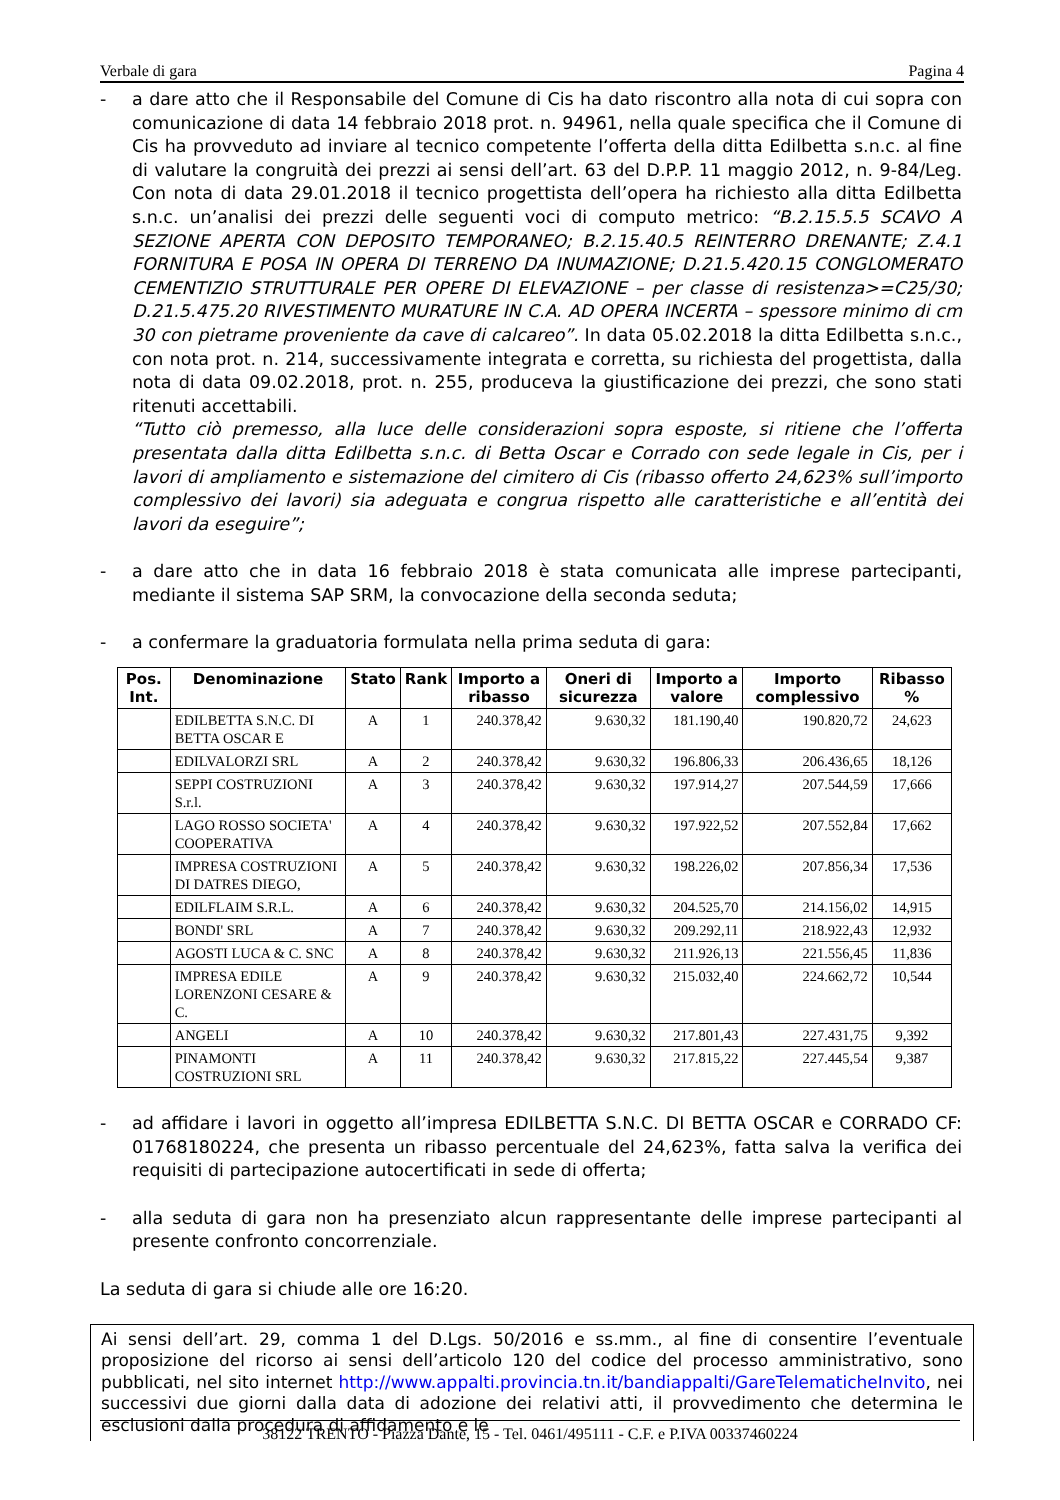Verbale di gara Pagina 4
- a dare atto che il Responsabile del Comune di Cis ha dato riscontro alla nota di cui sopra con comunicazione di data 14 febbraio 2018 prot. n. 94961, nella quale specifica che il Comune di Cis ha provveduto ad inviare al tecnico competente l’offerta della ditta Edilbetta s.n.c. al fine di valutare la congruità dei prezzi ai sensi dell’art. 63 del D.P.P. 11 maggio 2012, n. 9-84/Leg. Con nota di data 29.01.2018 il tecnico progettista dell’opera ha richiesto alla ditta Edilbetta s.n.c. un’analisi dei prezzi delle seguenti voci di computo metrico: “B.2.15.5.5 SCAVO A SEZIONE APERTA CON DEPOSITO TEMPORANEO; B.2.15.40.5 REINTERRO DRENANTE; Z.4.1 FORNITURA E POSA IN OPERA DI TERRENO DA INUMAZIONE; D.21.5.420.15 CONGLOMERATO CEMENTIZIO STRUTTURALE PER OPERE DI ELEVAZIONE – per classe di resistenza>=C25/30; D.21.5.475.20 RIVESTIMENTO MURATURE IN C.A. AD OPERA INCERTA – spessore minimo di cm 30 con pietrame proveniente da cave di calcareo”. In data 05.02.2018 la ditta Edilbetta s.n.c., con nota prot. n. 214, successivamente integrata e corretta, su richiesta del progettista, dalla nota di data 09.02.2018, prot. n. 255, produceva la giustificazione dei prezzi, che sono stati ritenuti accettabili.
“Tutto ciò premesso, alla luce delle considerazioni sopra esposte, si ritiene che l’offerta presentata dalla ditta Edilbetta s.n.c. di Betta Oscar e Corrado con sede legale in Cis, per i lavori di ampliamento e sistemazione del cimitero di Cis (ribasso offerto 24,623% sull’importo complessivo dei lavori) sia adeguata e congrua rispetto alle caratteristiche e all’entità dei lavori da eseguire”;
- a dare atto che in data 16 febbraio 2018 è stata comunicata alle imprese partecipanti, mediante il sistema SAP SRM, la convocazione della seconda seduta;
- a confermare la graduatoria formulata nella prima seduta di gara:
| Pos. Int. | Denominazione | Stato | Rank | Importo a ribasso | Oneri di sicurezza | Importo a valore | Importo complessivo | Ribasso % |
| --- | --- | --- | --- | --- | --- | --- | --- | --- |
| | EDILBETTA S.N.C. DI BETTA OSCAR E | A | 1 | 240.378,42 | 9.630,32 | 181.190,40 | 190.820,72 | 24,623 |
| | EDILVALORZI SRL | A | 2 | 240.378,42 | 9.630,32 | 196.806,33 | 206.436,65 | 18,126 |
| | SEPPI COSTRUZIONI S.r.l. | A | 3 | 240.378,42 | 9.630,32 | 197.914,27 | 207.544,59 | 17,666 |
| | LAGO ROSSO SOCIETA' COOPERATIVA | A | 4 | 240.378,42 | 9.630,32 | 197.922,52 | 207.552,84 | 17,662 |
| | IMPRESA COSTRUZIONI DI DATRES DIEGO, | A | 5 | 240.378,42 | 9.630,32 | 198.226,02 | 207.856,34 | 17,536 |
| | EDILFLAIM S.R.L. | A | 6 | 240.378,42 | 9.630,32 | 204.525,70 | 214.156,02 | 14,915 |
| | BONDI' SRL | A | 7 | 240.378,42 | 9.630,32 | 209.292,11 | 218.922,43 | 12,932 |
| | AGOSTI LUCA & C. SNC | A | 8 | 240.378,42 | 9.630,32 | 211.926,13 | 221.556,45 | 11,836 |
| | IMPRESA EDILE LORENZONI CESARE & C. | A | 9 | 240.378,42 | 9.630,32 | 215.032,40 | 224.662,72 | 10,544 |
| | ANGELI | A | 10 | 240.378,42 | 9.630,32 | 217.801,43 | 227.431,75 | 9,392 |
| | PINAMONTI COSTRUZIONI SRL | A | 11 | 240.378,42 | 9.630,32 | 217.815,22 | 227.445,54 | 9,387 |
- ad affidare i lavori in oggetto all’impresa EDILBETTA S.N.C. DI BETTA OSCAR e CORRADO CF: 01768180224, che presenta un ribasso percentuale del 24,623%, fatta salva la verifica dei requisiti di partecipazione autocertificati in sede di offerta;
- alla seduta di gara non ha presenziato alcun rappresentante delle imprese partecipanti al presente confronto concorrenziale.
La seduta di gara si chiude alle ore 16:20.
Ai sensi dell’art. 29, comma 1 del D.Lgs. 50/2016 e ss.mm., al fine di consentire l’eventuale proposizione del ricorso ai sensi dell’articolo 120 del codice del processo amministrativo, sono pubblicati, nel sito internet http://www.appalti.provincia.tn.it/bandiappalti/GareTelematicheInvito, nei successivi due giorni dalla data di adozione dei relativi atti, il provvedimento che determina le esclusioni dalla procedura di affidamento e le
38122 TRENTO - Piazza Dante, 15 - Tel. 0461/495111 - C.F. e P.IVA 00337460224